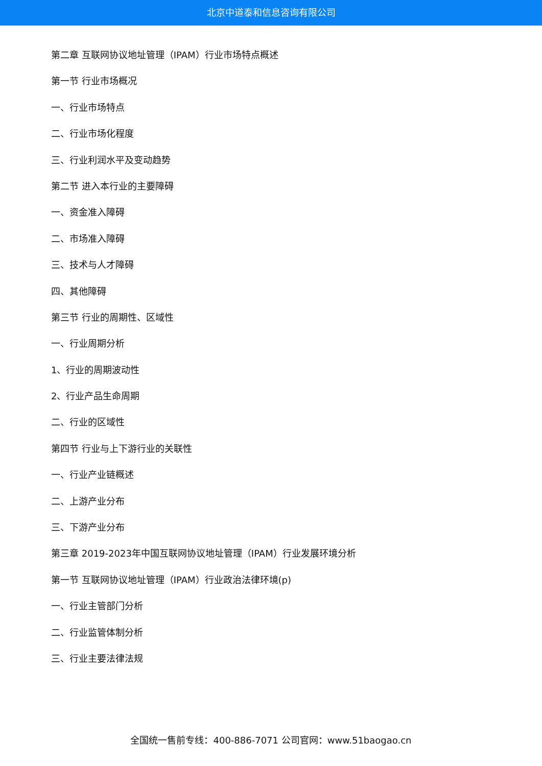北京中道泰和信息咨询有限公司
第二章 互联网协议地址管理（IPAM）行业市场特点概述
第一节 行业市场概况
一、行业市场特点
二、行业市场化程度
三、行业利润水平及变动趋势
第二节 进入本行业的主要障碍
一、资金准入障碍
二、市场准入障碍
三、技术与人才障碍
四、其他障碍
第三节 行业的周期性、区域性
一、行业周期分析
1、行业的周期波动性
2、行业产品生命周期
二、行业的区域性
第四节 行业与上下游行业的关联性
一、行业产业链概述
二、上游产业分布
三、下游产业分布
第三章 2019-2023年中国互联网协议地址管理（IPAM）行业发展环境分析
第一节 互联网协议地址管理（IPAM）行业政治法律环境(p)
一、行业主管部门分析
二、行业监管体制分析
三、行业主要法律法规
全国统一售前专线：400-886-7071 公司官网：www.51baogao.cn